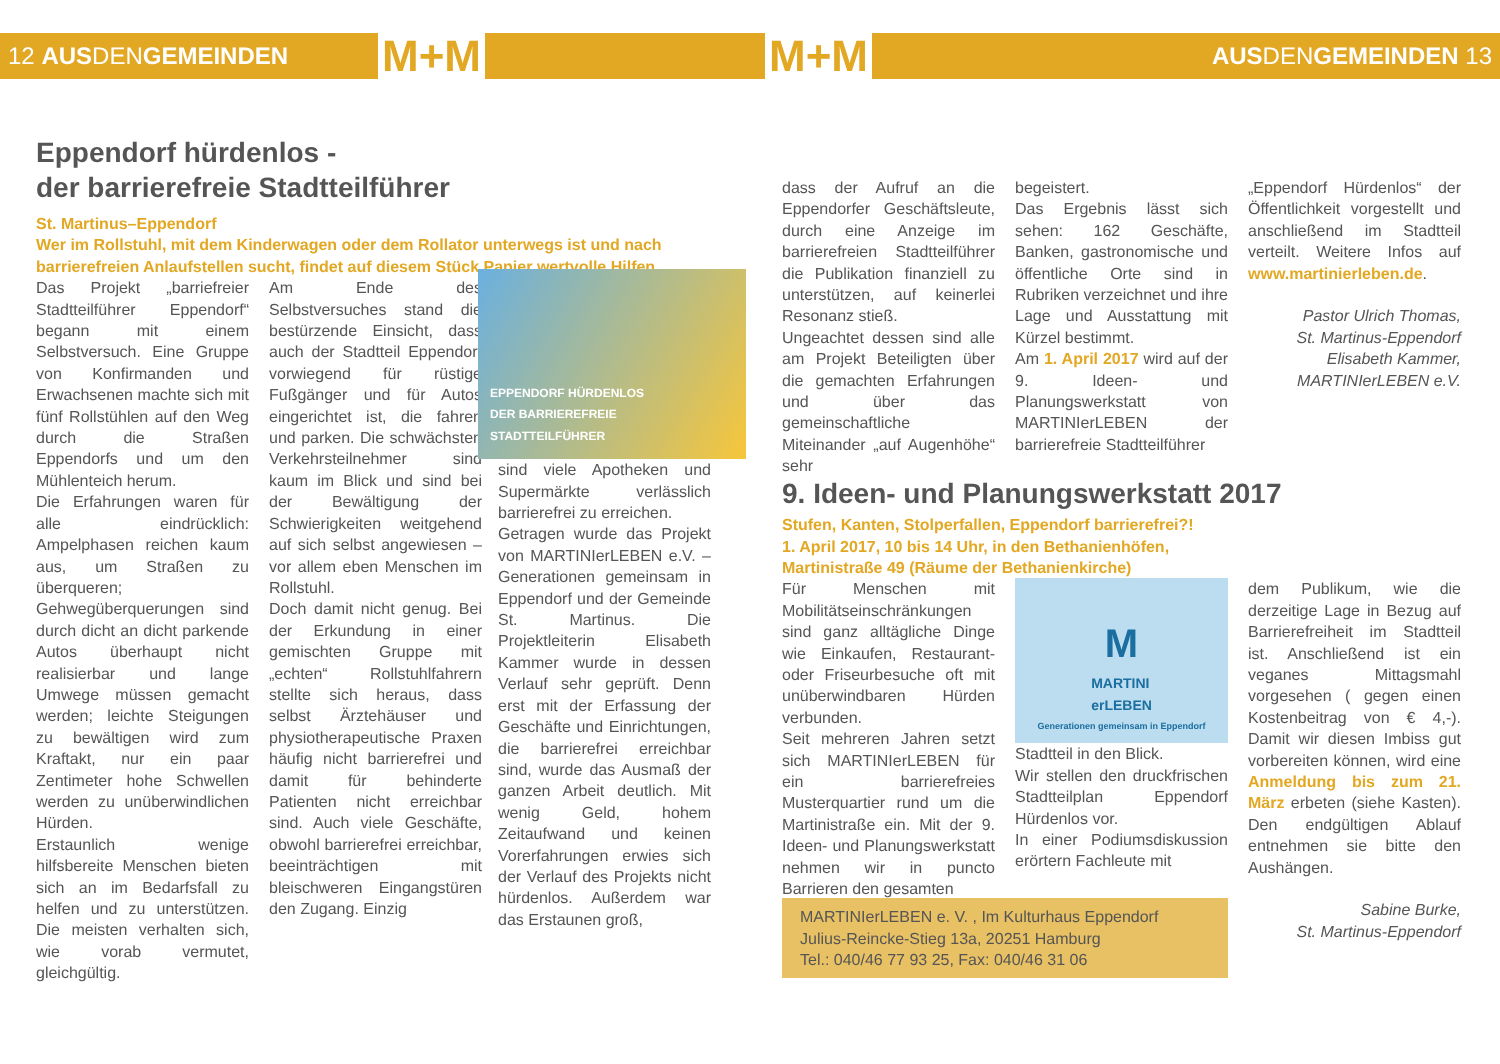12 AUSDENGEMEINDEN M+M
Eppendorf hürdenlos -
der barrierefreie Stadtteilführer
St. Martinus–Eppendorf
Wer im Rollstuhl, mit dem Kinderwagen oder dem Rollator unterwegs ist und nach barrierefreien Anlaufstellen sucht, findet auf diesem Stück Papier wertvolle Hilfen.
Das Projekt „barriefreier Stadtteilführer Eppendorf“ begann mit einem Selbstversuch. Eine Gruppe von Konfirmanden und Erwachsenen machte sich mit fünf Rollstühlen auf den Weg durch die Straßen Eppendorfs und um den Mühlenteich herum.
Die Erfahrungen waren für alle eindrücklich: Ampelphasen reichen kaum aus, um Straßen zu überqueren; Gehwegüberquerungen sind durch dicht an dicht parkende Autos überhaupt nicht realisierbar und lange Umwege müssen gemacht werden; leichte Steigungen zu bewältigen wird zum Kraftakt, nur ein paar Zentimeter hohe Schwellen werden zu unüberwindlichen Hürden.
Erstaunlich wenige hilfsbereite Menschen bieten sich an im Bedarfsfall zu helfen und zu unterstützen. Die meisten verhalten sich, wie vorab vermutet, gleichgültig.
Am Ende des Selbstversuches stand die bestürzende Einsicht, dass auch der Stadtteil Eppendorf vorwiegend für rüstige Fußgänger und für Autos eingerichtet ist, die fahren und parken. Die schwächsten Verkehrsteilnehmer sind kaum im Blick und sind bei der Bewältigung der Schwierigkeiten weitgehend auf sich selbst angewiesen – vor allem eben Menschen im Rollstuhl.
Doch damit nicht genug. Bei der Erkundung in einer gemischten Gruppe mit „echten“ Rollstuhlfahrern stellte sich heraus, dass selbst Ärztehäuser und physiotherapeutische Praxen häufig nicht barrierefrei und damit für behinderte Patienten nicht erreichbar sind. Auch viele Geschäfte, obwohl barrierefrei erreichbar, beeinträchtigen mit bleischweren Eingangstüren den Zugang. Einzig
EPPENDORF HÜRDENLOS
DER BARRIEREFREIE STADTTEILFÜHRER
sind viele Apotheken und Supermärkte verlässlich barrierefrei zu erreichen.
Getragen wurde das Projekt von MARTINIerLEBEN e.V. – Generationen gemeinsam in Eppendorf und der Gemeinde St. Martinus. Die Projektleiterin Elisabeth Kammer wurde in dessen Verlauf sehr geprüft. Denn erst mit der Erfassung der Geschäfte und Einrichtungen, die barrierefrei erreichbar sind, wurde das Ausmaß der ganzen Arbeit deutlich. Mit wenig Geld, hohem Zeitaufwand und keinen Vorerfahrungen erwies sich der Verlauf des Projekts nicht hürdenlos. Außerdem war das Erstaunen groß,
M+M AUSDENGEMEINDEN 13
dass der Aufruf an die Eppendorfer Geschäftsleute, durch eine Anzeige im barrierefreien Stadtteilführer die Publikation finanziell zu unterstützen, auf keinerlei Resonanz stieß.
Ungeachtet dessen sind alle am Projekt Beteiligten über die gemachten Erfahrungen und über das gemeinschaftliche Miteinander „auf Augenhöhe“ sehr
begeistert.
Das Ergebnis lässt sich sehen: 162 Geschäfte, Banken, gastronomische und öffentliche Orte sind in Rubriken verzeichnet und ihre Lage und Ausstattung mit Kürzel bestimmt.
Am 1. April 2017 wird auf der 9. Ideen- und Planungswerkstatt von MARTINIerLEBEN der barrierefreie Stadtteilführer
„Eppendorf Hürdenlos“ der Öffentlichkeit vorgestellt und anschließend im Stadtteil verteilt. Weitere Infos auf www.martinierleben.de.
Pastor Ulrich Thomas,
St. Martinus-Eppendorf
Elisabeth Kammer,
MARTINIerLEBEN e.V.
9. Ideen- und Planungswerkstatt 2017
Stufen, Kanten, Stolperfallen, Eppendorf barrierefrei?!
1. April 2017, 10 bis 14 Uhr, in den Bethanienhöfen,
Martinistraße 49 (Räume der Bethanienkirche)
Für Menschen mit Mobilitätseinschränkungen sind ganz alltägliche Dinge wie Einkaufen, Restaurant- oder Friseurbesuche oft mit unüberwindbaren Hürden verbunden.
Seit mehreren Jahren setzt sich MARTINIerLEBEN für ein barrierefreies Musterquartier rund um die Martinistraße ein. Mit der 9. Ideen- und Planungswerkstatt nehmen wir in puncto Barrieren den gesamten
M
MARTINI
erLEBEN
Generationen gemeinsam in Eppendorf
Stadtteil in den Blick.
Wir stellen den druckfrischen Stadtteilplan Eppendorf Hürdenlos vor.
In einer Podiumsdiskussion erörtern Fachleute mit
dem Publikum, wie die derzeitige Lage in Bezug auf Barrierefreiheit im Stadtteil ist. Anschließend ist ein veganes Mittagsmahl vorgesehen ( gegen einen Kostenbeitrag von € 4,-). Damit wir diesen Imbiss gut vorbereiten können, wird eine Anmeldung bis zum 21. März erbeten (siehe Kasten). Den endgültigen Ablauf entnehmen sie bitte den Aushängen.
Sabine Burke,
St. Martinus-Eppendorf
MARTINIerLEBEN e. V. , Im Kulturhaus Eppendorf
Julius-Reincke-Stieg 13a, 20251 Hamburg
Tel.: 040/46 77 93 25, Fax: 040/46 31 06